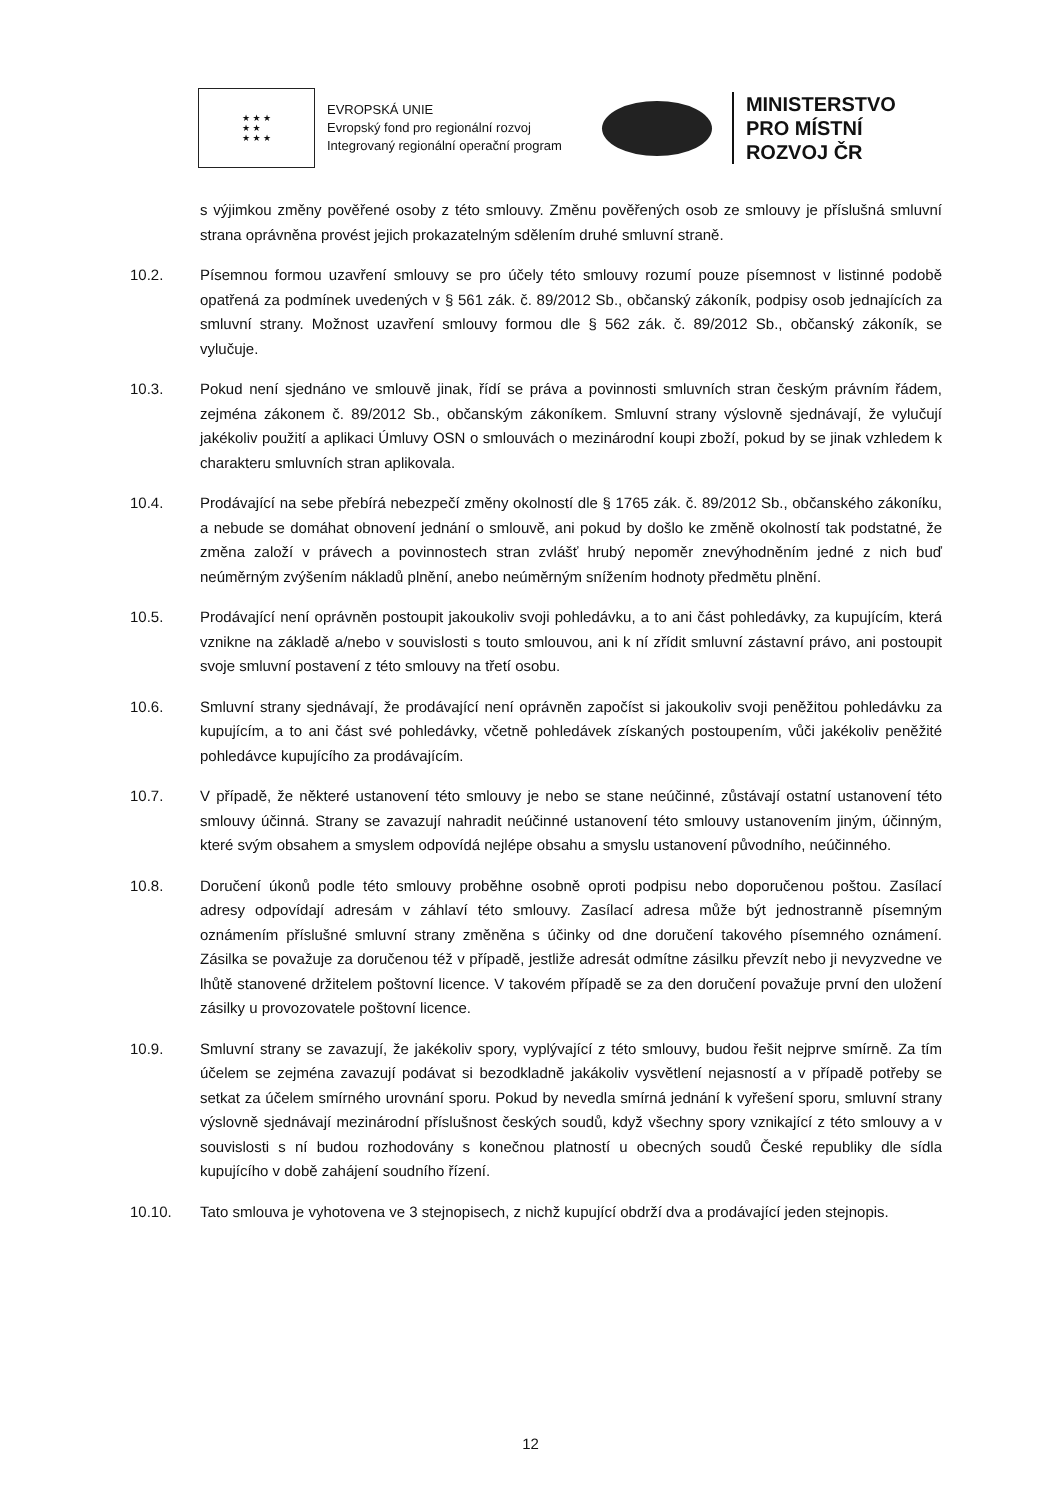★ ★ ★
★ ★
★ ★ ★
EVROPSKÁ UNIE
Evropský fond pro regionální rozvoj
Integrovaný regionální operační program
MINISTERSTVO
PRO MÍSTNÍ
ROZVOJ ČR
s výjimkou změny pověřené osoby z této smlouvy. Změnu pověřených osob ze smlouvy je příslušná smluvní strana oprávněna provést jejich prokazatelným sdělením druhé smluvní straně.
10.2. Písemnou formou uzavření smlouvy se pro účely této smlouvy rozumí pouze písemnost v listinné podobě opatřená za podmínek uvedených v § 561 zák. č. 89/2012 Sb., občanský zákoník, podpisy osob jednajících za smluvní strany. Možnost uzavření smlouvy formou dle § 562 zák. č. 89/2012 Sb., občanský zákoník, se vylučuje.
10.3. Pokud není sjednáno ve smlouvě jinak, řídí se práva a povinnosti smluvních stran českým právním řádem, zejména zákonem č. 89/2012 Sb., občanským zákoníkem. Smluvní strany výslovně sjednávají, že vylučují jakékoliv použití a aplikaci Úmluvy OSN o smlouvách o mezinárodní koupi zboží, pokud by se jinak vzhledem k charakteru smluvních stran aplikovala.
10.4. Prodávající na sebe přebírá nebezpečí změny okolností dle § 1765 zák. č. 89/2012 Sb., občanského zákoníku, a nebude se domáhat obnovení jednání o smlouvě, ani pokud by došlo ke změně okolností tak podstatné, že změna založí v právech a povinnostech stran zvlášť hrubý nepoměr znevýhodněním jedné z nich buď neúměrným zvýšením nákladů plnění, anebo neúměrným snížením hodnoty předmětu plnění.
10.5. Prodávající není oprávněn postoupit jakoukoliv svoji pohledávku, a to ani část pohledávky, za kupujícím, která vznikne na základě a/nebo v souvislosti s touto smlouvou, ani k ní zřídit smluvní zástavní právo, ani postoupit svoje smluvní postavení z této smlouvy na třetí osobu.
10.6. Smluvní strany sjednávají, že prodávající není oprávněn započíst si jakoukoliv svoji peněžitou pohledávku za kupujícím, a to ani část své pohledávky, včetně pohledávek získaných postoupením, vůči jakékoliv peněžité pohledávce kupujícího za prodávajícím.
10.7. V případě, že některé ustanovení této smlouvy je nebo se stane neúčinné, zůstávají ostatní ustanovení této smlouvy účinná. Strany se zavazují nahradit neúčinné ustanovení této smlouvy ustanovením jiným, účinným, které svým obsahem a smyslem odpovídá nejlépe obsahu a smyslu ustanovení původního, neúčinného.
10.8. Doručení úkonů podle této smlouvy proběhne osobně oproti podpisu nebo doporučenou poštou. Zasílací adresy odpovídají adresám v záhlaví této smlouvy. Zasílací adresa může být jednostranně písemným oznámením příslušné smluvní strany změněna s účinky od dne doručení takového písemného oznámení. Zásilka se považuje za doručenou též v případě, jestliže adresát odmítne zásilku převzít nebo ji nevyzvedne ve lhůtě stanovené držitelem poštovní licence. V takovém případě se za den doručení považuje první den uložení zásilky u provozovatele poštovní licence.
10.9. Smluvní strany se zavazují, že jakékoliv spory, vyplývající z této smlouvy, budou řešit nejprve smírně. Za tím účelem se zejména zavazují podávat si bezodkladně jakákoliv vysvětlení nejasností a v případě potřeby se setkat za účelem smírného urovnání sporu. Pokud by nevedla smírná jednání k vyřešení sporu, smluvní strany výslovně sjednávají mezinárodní příslušnost českých soudů, když všechny spory vznikající z této smlouvy a v souvislosti s ní budou rozhodovány s konečnou platností u obecných soudů České republiky dle sídla kupujícího v době zahájení soudního řízení.
10.10. Tato smlouva je vyhotovena ve 3 stejnopisech, z nichž kupující obdrží dva a prodávající jeden stejnopis.
12